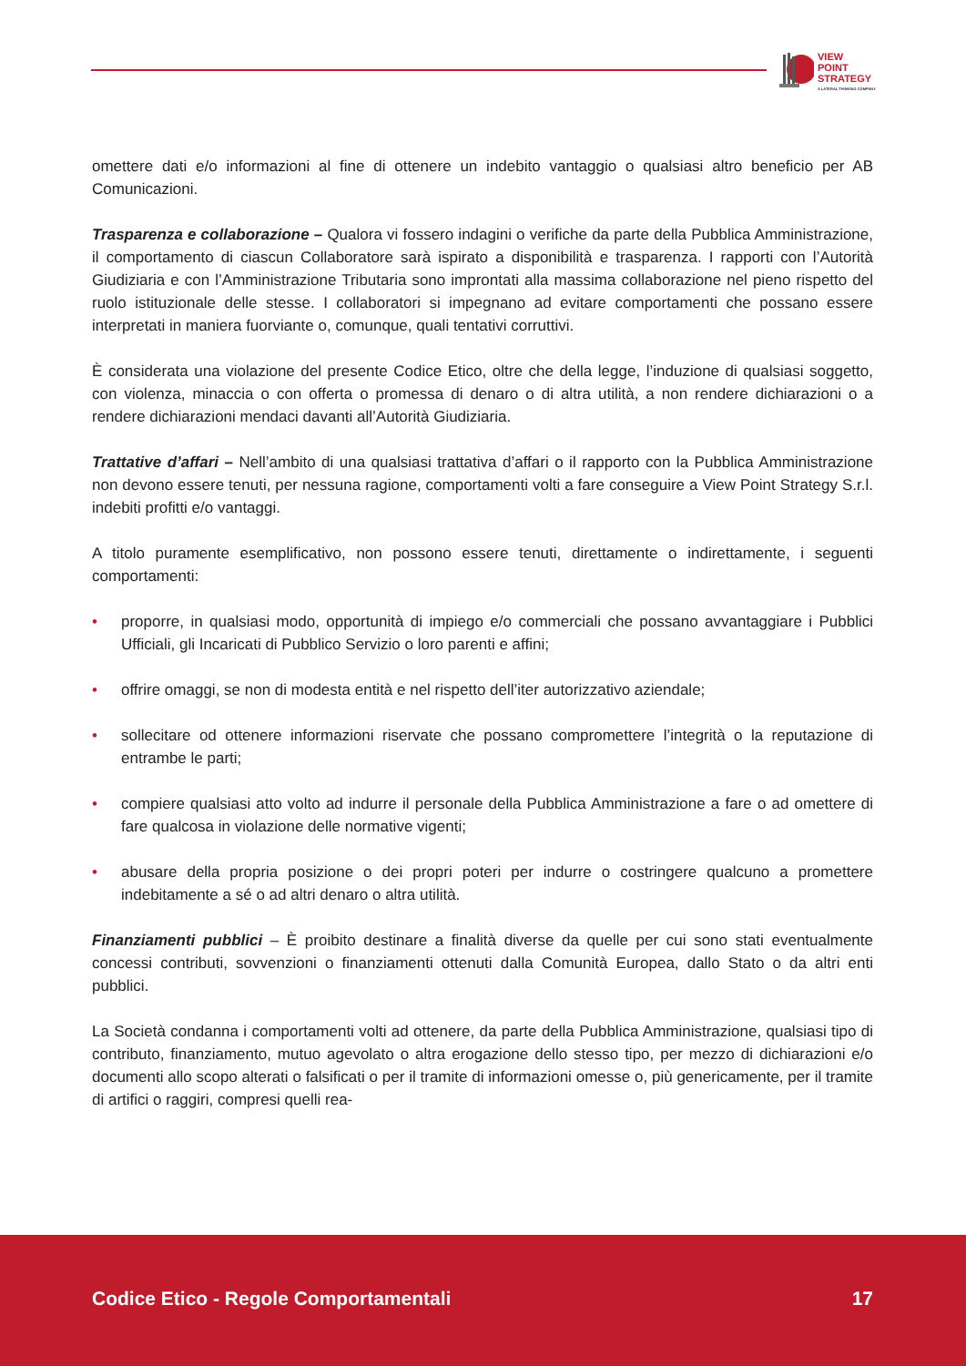VIEW
POINT
STRATEGY
A LATERAL THINKING COMPANY
omettere dati e/o informazioni al fine di ottenere un indebito vantaggio o qualsiasi altro beneficio per AB Comunicazioni.
Trasparenza e collaborazione – Qualora vi fossero indagini o verifiche da parte della Pubblica Amministrazione, il comportamento di ciascun Collaboratore sarà ispirato a disponibilità e trasparenza. I rapporti con l’Autorità Giudiziaria e con l’Amministrazione Tributaria sono improntati alla massima collaborazione nel pieno rispetto del ruolo istituzionale delle stesse. I collaboratori si impegnano ad evitare comportamenti che possano essere interpretati in maniera fuorviante o, comunque, quali tentativi corruttivi.
È considerata una violazione del presente Codice Etico, oltre che della legge, l’induzione di qualsiasi soggetto, con violenza, minaccia o con offerta o promessa di denaro o di altra utilità, a non rendere dichiarazioni o a rendere dichiarazioni mendaci davanti all’Autorità Giudiziaria.
Trattative d’affari – Nell’ambito di una qualsiasi trattativa d’affari o il rapporto con la Pubblica Amministrazione non devono essere tenuti, per nessuna ragione, comportamenti volti a fare conseguire a View Point Strategy S.r.l. indebiti profitti e/o vantaggi.
A titolo puramente esemplificativo, non possono essere tenuti, direttamente o indirettamente, i seguenti comportamenti:
• proporre, in qualsiasi modo, opportunità di impiego e/o commerciali che possano avvantaggiare i Pubblici Ufficiali, gli Incaricati di Pubblico Servizio o loro parenti e affini;
• offrire omaggi, se non di modesta entità e nel rispetto dell’iter autorizzativo aziendale;
• sollecitare od ottenere informazioni riservate che possano compromettere l’integrità o la reputazione di entrambe le parti;
• compiere qualsiasi atto volto ad indurre il personale della Pubblica Amministrazione a fare o ad omettere di fare qualcosa in violazione delle normative vigenti;
• abusare della propria posizione o dei propri poteri per indurre o costringere qualcuno a promettere indebitamente a sé o ad altri denaro o altra utilità.
Finanziamenti pubblici – È proibito destinare a finalità diverse da quelle per cui sono stati eventualmente concessi contributi, sovvenzioni o finanziamenti ottenuti dalla Comunità Europea, dallo Stato o da altri enti pubblici.
La Società condanna i comportamenti volti ad ottenere, da parte della Pubblica Amministrazione, qualsiasi tipo di contributo, finanziamento, mutuo agevolato o altra erogazione dello stesso tipo, per mezzo di dichiarazioni e/o documenti allo scopo alterati o falsificati o per il tramite di informazioni omesse o, più genericamente, per il tramite di artifici o raggiri, compresi quelli rea-
Codice Etico - Regole Comportamentali
17